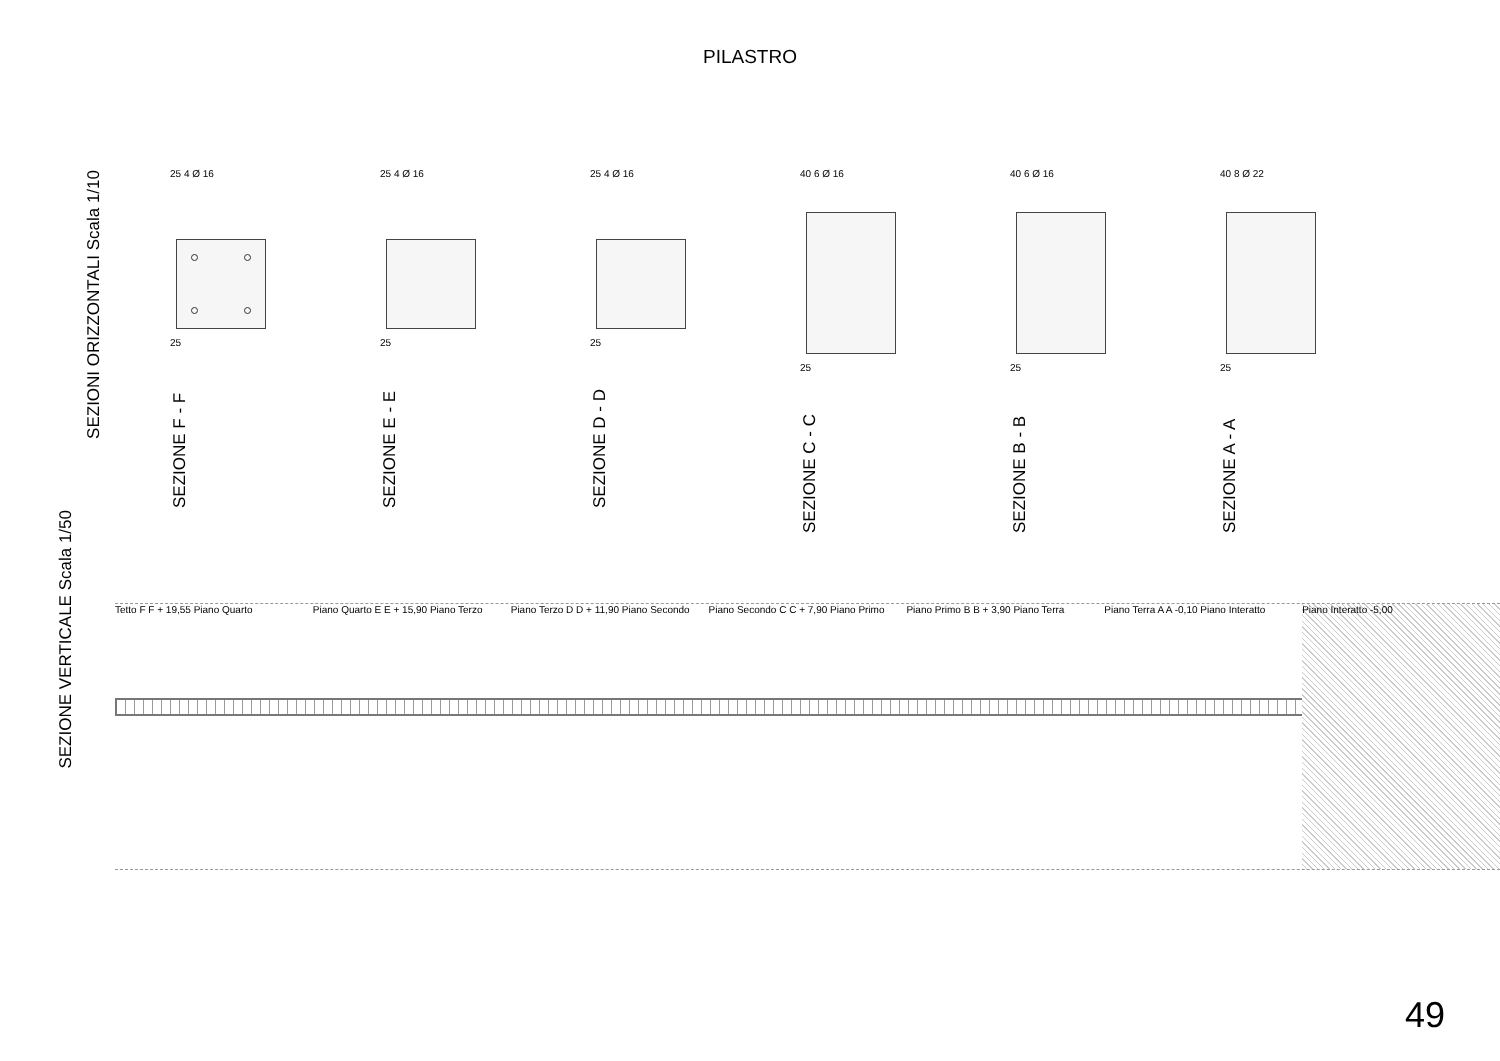PILASTRO
SEZIONI ORIZZONTALI Scala 1/10
25 4 Ø 16
25
SEZIONE F - F
25 4 Ø 16
25
SEZIONE E - E
25 4 Ø 16
25
SEZIONE D - D
40 6 Ø 16
25
SEZIONE C - C
40 6 Ø 16
25
SEZIONE B - B
40 8 Ø 22
25
SEZIONE A - A
SEZIONE VERTICALE Scala 1/50
Tetto F F + 19,55 Piano Quarto Piano Quarto E E + 15,90 Piano Terzo
Piano Terzo D D + 11,90 Piano Secondo
Piano Secondo C C + 7,90 Piano Primo
Piano Primo B B + 3,90 Piano Terra Piano Terra A A -0,10 Piano Interatto
Piano Interatto -5,00
49